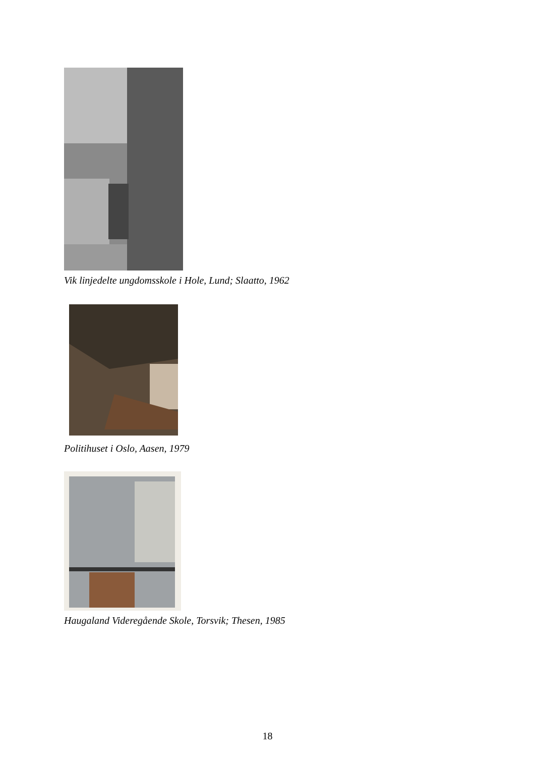Vik linjedelte ungdomsskole i Hole, Lund; Slaatto, 1962
Politihuset i Oslo, Aasen, 1979
Haugaland Videregående Skole, Torsvik; Thesen, 1985
18